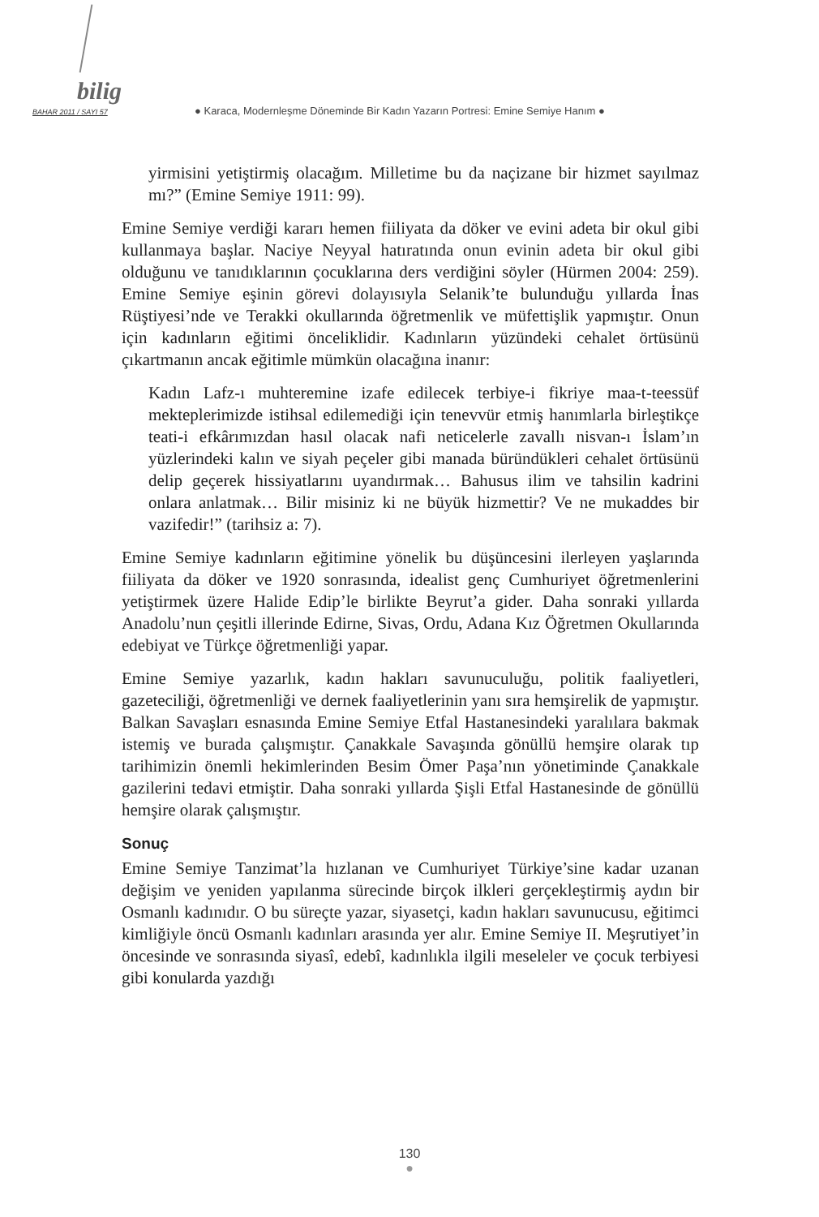bilig
BAHAR 2011 / SAYI 57 ● Karaca, Modernleşme Döneminde Bir Kadın Yazarın Portresi: Emine Semiye Hanım ●
yirmisini yetiştirmiş olacağım. Milletime bu da naçizane bir hizmet sayılmaz mı?” (Emine Semiye 1911: 99).
Emine Semiye verdiği kararı hemen fiiliyata da döker ve evini adeta bir okul gibi kullanmaya başlar. Naciye Neyyal hatıratında onun evinin adeta bir okul gibi olduğunu ve tanıdıklarının çocuklarına ders verdiğini söyler (Hürmen 2004: 259). Emine Semiye eşinin görevi dolayısıyla Selanik’te bulunduğu yıllarda İnas Rüştiyesi’nde ve Terakki okullarında öğretmenlik ve müfettişlik yapmıştır. Onun için kadınların eğitimi önceliklidir. Kadınların yüzündeki cehalet örtüsünü çıkartmanın ancak eğitimle mümkün olacağına inanır:
Kadın Lafz-ı muhteremine izafe edilecek terbiye-i fikriye maa-t-teessüf mekteplerimizde istihsal edilemediği için tenevvür etmiş hanımlarla birleştikçe teati-i efkârımızdan hasıl olacak nafi neticelerle zavallı nisvan-ı İslam’ın yüzlerindeki kalın ve siyah peçeler gibi manada büründükleri cehalet örtüsünü delip geçerek hissiyatlarını uyandırmak… Bahusus ilim ve tahsilin kadrini onlara anlatmak… Bilir misiniz ki ne büyük hizmettir? Ve ne mukaddes bir vazifedir!” (tarihsiz a: 7).
Emine Semiye kadınların eğitimine yönelik bu düşüncesini ilerleyen yaşlarında fiiliyata da döker ve 1920 sonrasında, idealist genç Cumhuriyet öğretmenlerini yetiştirmek üzere Halide Edip’le birlikte Beyrut’a gider. Daha sonraki yıllarda Anadolu’nun çeşitli illerinde Edirne, Sivas, Ordu, Adana Kız Öğretmen Okullarında edebiyat ve Türkçe öğretmenliği yapar.
Emine Semiye yazarlık, kadın hakları savunuculuğu, politik faaliyetleri, gazeteciliği, öğretmenliği ve dernek faaliyetlerinin yanı sıra hemşirelik de yapmıştır. Balkan Savaşları esnasında Emine Semiye Etfal Hastanesindeki yaralılara bakmak istemiş ve burada çalışmıştır. Çanakkale Savaşında gönüllü hemşire olarak tıp tarihimizin önemli hekimlerinden Besim Ömer Paşa’nın yönetiminde Çanakkale gazilerini tedavi etmiştir. Daha sonraki yıllarda Şişli Etfal Hastanesinde de gönüllü hemşire olarak çalışmıştır.
Sonuç
Emine Semiye Tanzimat’la hızlanan ve Cumhuriyet Türkiye’sine kadar uzanan değişim ve yeniden yapılanma sürecinde birçok ilkleri gerçekleştirmiş aydın bir Osmanlı kadınıdır. O bu süreçte yazar, siyasetçi, kadın hakları savunucusu, eğitimci kimliğiyle öncü Osmanlı kadınları arasında yer alır. Emine Semiye II. Meşrutiyet’in öncesinde ve sonrasında siyasî, edebî, kadınlıkla ilgili meseleler ve çocuk terbiyesi gibi konularda yazdığı
130
●